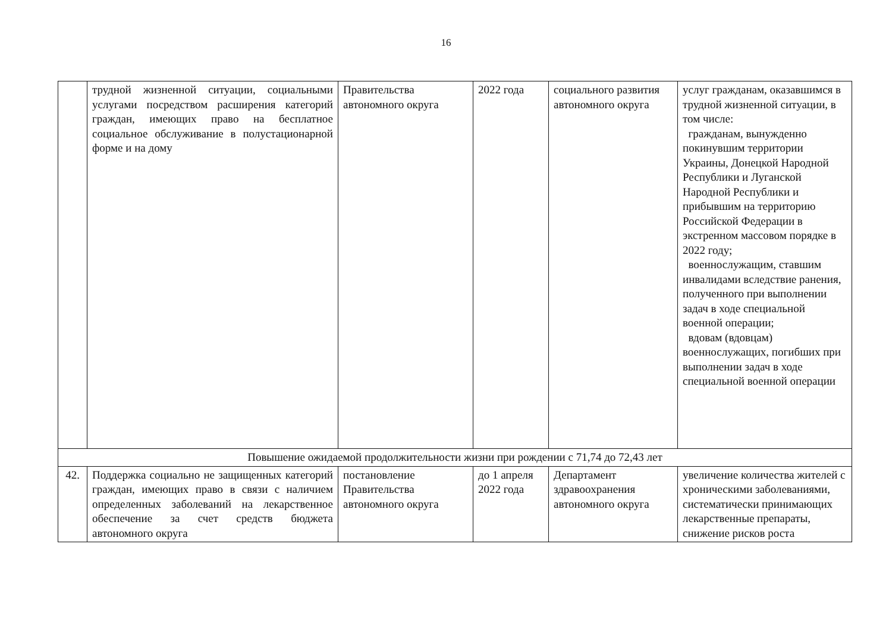16
| | трудной жизненной ситуации, социальными услугами посредством расширения категорий граждан, имеющих право на бесплатное социальное обслуживание в полустационарной форме и на дому | Правительства автономного округа | 2022 года | социального развития автономного округа | услуг гражданам, оказавшимся в трудной жизненной ситуации, в том числе: гражданам, вынужденно покинувшим территории Украины, Донецкой Народной Республики и Луганской Народной Республики и прибывшим на территорию Российской Федерации в экстренном массовом порядке в 2022 году; военнослужащим, ставшим инвалидами вследствие ранения, полученного при выполнении задач в ходе специальной военной операции; вдовам (вдовцам) военнослужащих, погибших при выполнении задач в ходе специальной военной операции |
| Повышение ожидаемой продолжительности жизни при рождении с 71,74 до 72,43 лет | | | | | |
| 42. | Поддержка социально не защищенных категорий граждан, имеющих право в связи с наличием определенных заболеваний на лекарственное обеспечение за счет средств бюджета автономного округа | постановление Правительства автономного округа | до 1 апреля 2022 года | Департамент здравоохранения автономного округа | увеличение количества жителей с хроническими заболеваниями, систематически принимающих лекарственные препараты, снижение рисков роста |